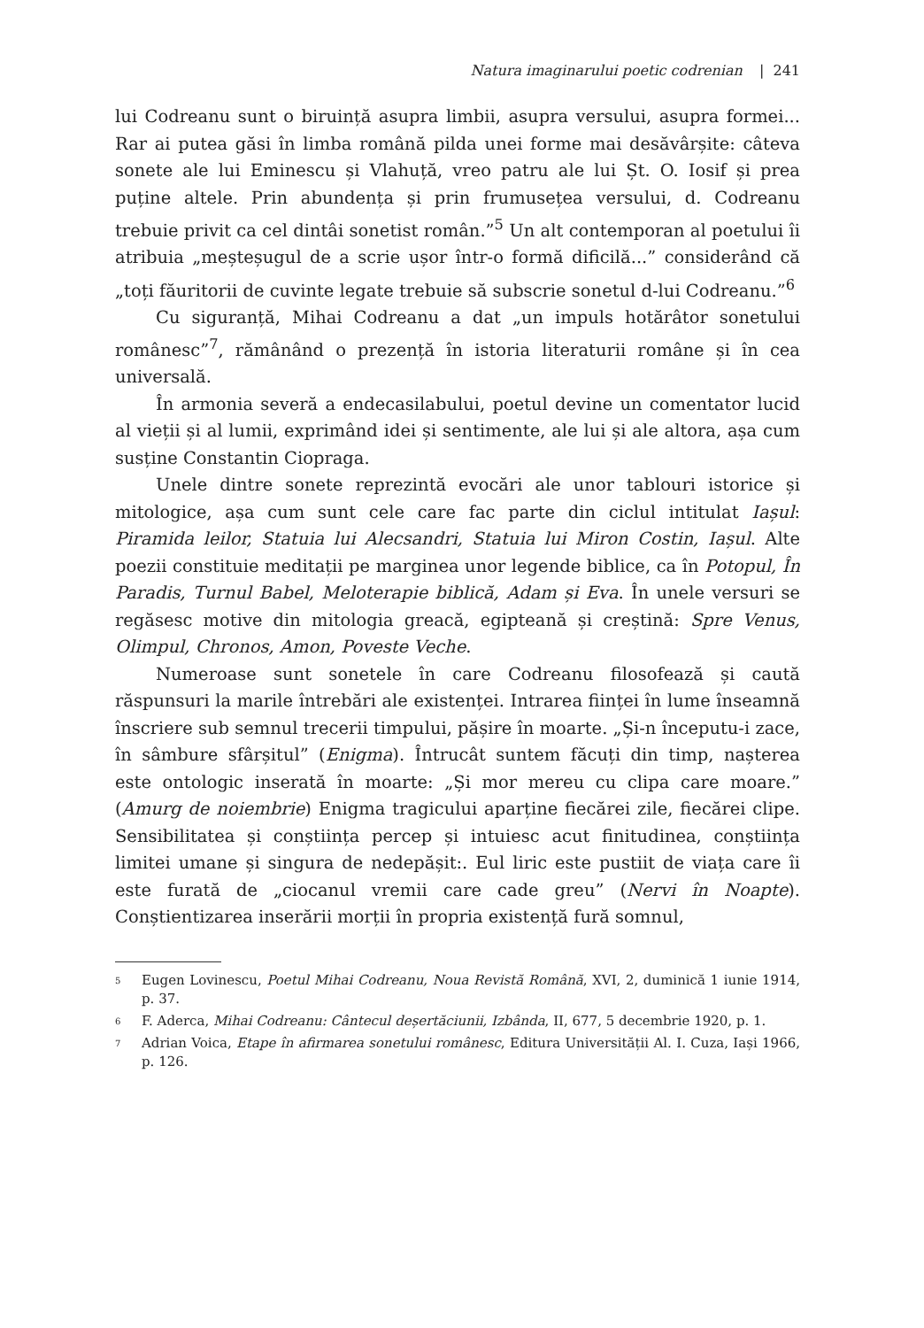Natura imaginarului poetic codrenian | 241
lui Codreanu sunt o biruință asupra limbii, asupra versului, asupra formei... Rar ai putea găsi în limba română pilda unei forme mai desăvârșite: câteva sonete ale lui Eminescu și Vlahuță, vreo patru ale lui Șt. O. Iosif și prea puține altele. Prin abundența și prin frumusețea versului, d. Codreanu trebuie privit ca cel dintâi sonetist român.”<sup>5</sup> Un alt contemporan al poetului îi atribuia „meșteșugul de a scrie ușor într-o formă dificilă...” considerând că „toți făuritorii de cuvinte legate trebuie să subscrie sonetul d-lui Codreanu.”<sup>6</sup>
Cu siguranță, Mihai Codreanu a dat „un impuls hotărâtor sonetului românesc”<sup>7</sup>, rămânând o prezență în istoria literaturii române și în cea universală.
În armonia severă a endecasilabului, poetul devine un comentator lucid al vieții și al lumii, exprimând idei și sentimente, ale lui și ale altora, așa cum susține Constantin Ciopraga.
Unele dintre sonete reprezintă evocări ale unor tablouri istorice și mitologice, așa cum sunt cele care fac parte din ciclul intitulat Iașul: Piramida leilor, Statuia lui Alecsandri, Statuia lui Miron Costin, Iașul. Alte poezii constituie meditații pe marginea unor legende biblice, ca în Potopul, În Paradis, Turnul Babel, Meloterapie biblică, Adam și Eva. În unele versuri se regăsesc motive din mitologia greacă, egipteană și creștină: Spre Venus, Olimpul, Chronos, Amon, Poveste Veche.
Numeroase sunt sonetele în care Codreanu filosofează și caută răspunsuri la marile întrebări ale existenței. Intrarea ființei în lume înseamnă înscriere sub semnul trecerii timpului, pășire în moarte. „Și-n începutu-i zace, în sâmbure sfârșitul” (Enigma). Întrucât suntem făcuți din timp, nașterea este ontologic inserată în moarte: „Și mor mereu cu clipa care moare.” (Amurg de noiembrie) Enigma tragicului aparține fiecărei zile, fiecărei clipe. Sensibilitatea și conștiința percep și intuiesc acut finitudinea, conștiința limitei umane și singura de nedepășit:. Eul liric este pustiit de viața care îi este furată de „ciocanul vremii care cade greu” (Nervi în Noapte). Conștientizarea inserării morții în propria existență fură somnul,
<sup>5</sup>
Eugen Lovinescu, Poetul Mihai Codreanu, Noua Revistă Română, XVI, 2, duminică 1 iunie 1914, p. 37.
<sup>6</sup>
F. Aderca, Mihai Codreanu: Cântecul deșertăciunii, Izbânda, II, 677, 5 decembrie 1920, p. 1.
<sup>7</sup>
Adrian Voica, Etape în afirmarea sonetului românesc, Editura Universității Al. I. Cuza, Iași 1966, p. 126.